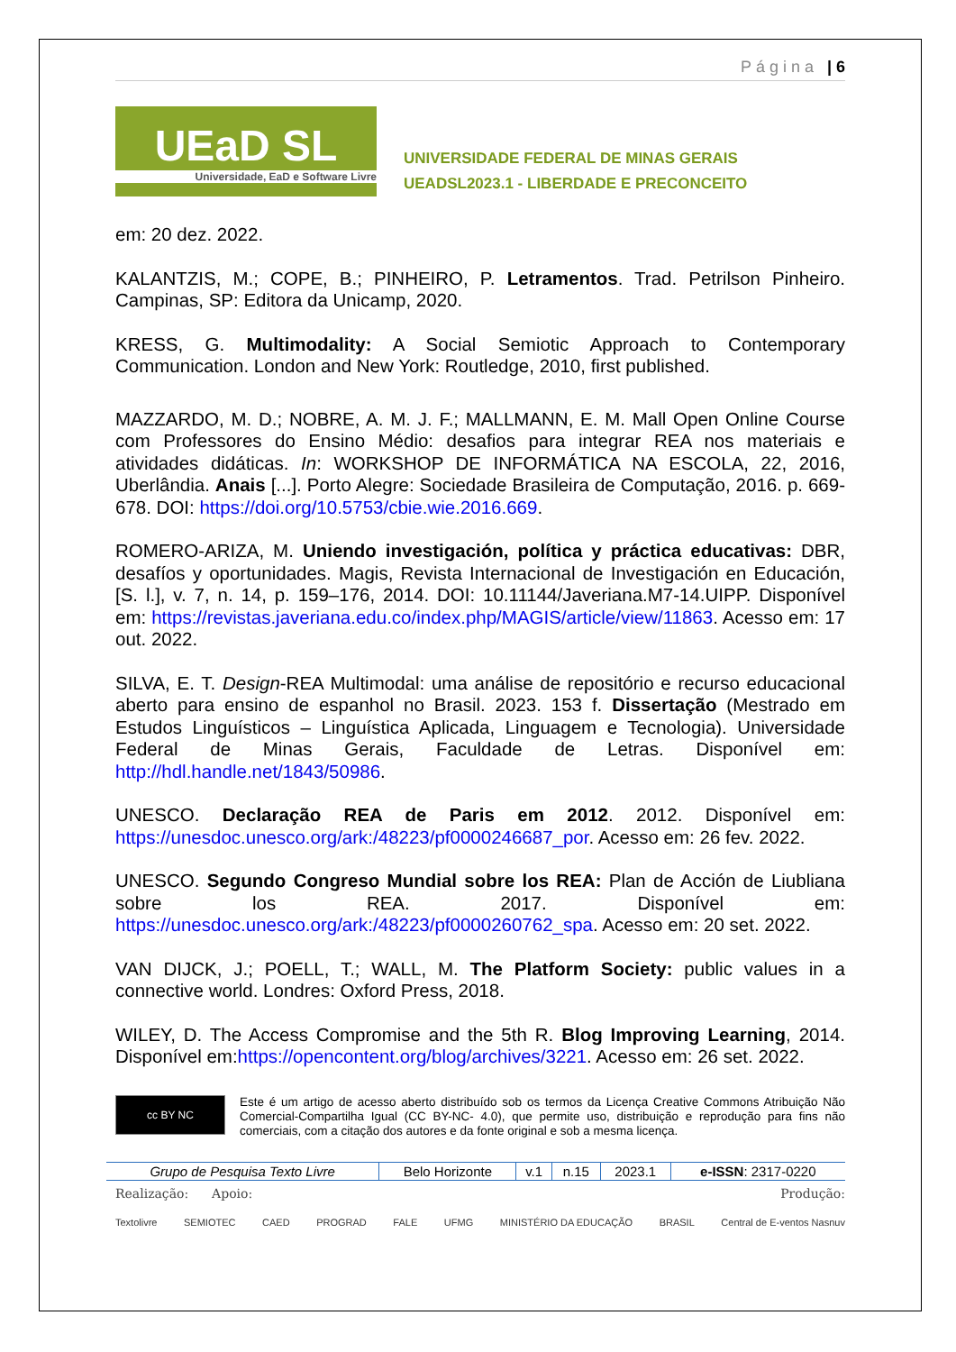Página | 6
UEaD SL
Universidade, EaD e Software Livre
UNIVERSIDADE FEDERAL DE MINAS GERAIS
UEADSL2023.1 - LIBERDADE E PRECONCEITO
em: 20 dez. 2022.
KALANTZIS, M.; COPE, B.; PINHEIRO, P. Letramentos. Trad. Petrilson Pinheiro. Campinas, SP: Editora da Unicamp, 2020.
KRESS, G. Multimodality: A Social Semiotic Approach to Contemporary Communication. London and New York: Routledge, 2010, first published.
MAZZARDO, M. D.; NOBRE, A. M. J. F.; MALLMANN, E. M. Mall Open Online Course com Professores do Ensino Médio: desafios para integrar REA nos materiais e atividades didáticas. In: WORKSHOP DE INFORMÁTICA NA ESCOLA, 22, 2016, Uberlândia. Anais [...]. Porto Alegre: Sociedade Brasileira de Computação, 2016. p. 669-678. DOI: https://doi.org/10.5753/cbie.wie.2016.669.
ROMERO-ARIZA, M. Uniendo investigación, política y práctica educativas: DBR, desafíos y oportunidades. Magis, Revista Internacional de Investigación en Educación, [S. l.], v. 7, n. 14, p. 159–176, 2014. DOI: 10.11144/Javeriana.M7-14.UIPP. Disponível em: https://revistas.javeriana.edu.co/index.php/MAGIS/article/view/11863. Acesso em: 17 out. 2022.
SILVA, E. T. Design-REA Multimodal: uma análise de repositório e recurso educacional aberto para ensino de espanhol no Brasil. 2023. 153 f. Dissertação (Mestrado em Estudos Linguísticos – Linguística Aplicada, Linguagem e Tecnologia). Universidade Federal de Minas Gerais, Faculdade de Letras. Disponível em: http://hdl.handle.net/1843/50986.
UNESCO. Declaração REA de Paris em 2012. 2012. Disponível em: https://unesdoc.unesco.org/ark:/48223/pf0000246687_por. Acesso em: 26 fev. 2022.
UNESCO. Segundo Congreso Mundial sobre los REA: Plan de Acción de Liubliana sobre los REA. 2017. Disponível em: https://unesdoc.unesco.org/ark:/48223/pf0000260762_spa. Acesso em: 20 set. 2022.
VAN DIJCK, J.; POELL, T.; WALL, M. The Platform Society: public values in a connective world. Londres: Oxford Press, 2018.
WILEY, D. The Access Compromise and the 5th R. Blog Improving Learning, 2014. Disponível em:https://opencontent.org/blog/archives/3221. Acesso em: 26 set. 2022.
cc BY NC
Este é um artigo de acesso aberto distribuído sob os termos da Licença Creative Commons Atribuição Não Comercial-Compartilha Igual (CC BY-NC- 4.0), que permite uso, distribuição e reprodução para fins não comerciais, com a citação dos autores e da fonte original e sob a mesma licença.
| Grupo de Pesquisa Texto Livre | Belo Horizonte | v.1 | n.15 | 2023.1 | e-ISSN : 2317-0220 |
Realização: Apoio: Produção:
Textolivre SEMIOTEC CAED PROGRAD FALE UFMG MINISTÉRIO DA EDUCAÇÃO BRASIL Central de E-ventos Nasnuv